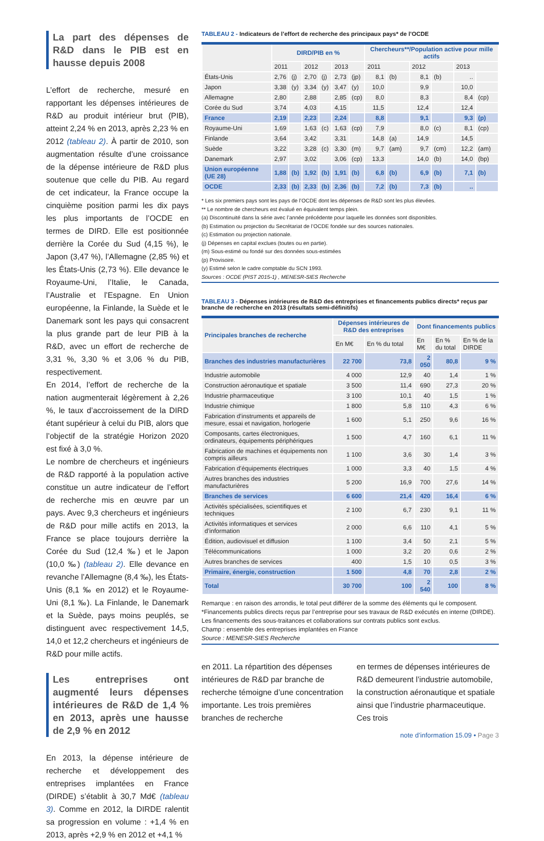La part des dépenses de R&D dans le PIB est en hausse depuis 2008
L’effort de recherche, mesuré en rapportant les dépenses intérieures de R&D au produit intérieur brut (PIB), atteint 2,24 % en 2013, après 2,23 % en 2012 (tableau 2). À partir de 2010, son augmentation résulte d’une croissance de la dépense intérieure de R&D plus soutenue que celle du PIB. Au regard de cet indicateur, la France occupe la cinquième position parmi les dix pays les plus importants de l’OCDE en termes de DIRD. Elle est positionnée derrière la Corée du Sud (4,15 %), le Japon (3,47 %), l’Allemagne (2,85 %) et les États-Unis (2,73 %). Elle devance le Royaume-Uni, l’Italie, le Canada, l’Australie et l’Espagne. En Union européenne, la Finlande, la Suède et le Danemark sont les pays qui consacrent la plus grande part de leur PIB à la R&D, avec un effort de recherche de 3,31 %, 3,30 % et 3,06 % du PIB, respectivement.
En 2014, l’effort de recherche de la nation augmenterait légèrement à 2,26 %, le taux d’accroissement de la DIRD étant supérieur à celui du PIB, alors que l’objectif de la stratégie Horizon 2020 est fixé à 3,0 %.
Le nombre de chercheurs et ingénieurs de R&D rapporté à la population active constitue un autre indicateur de l’effort de recherche mis en œuvre par un pays. Avec 9,3 chercheurs et ingénieurs de R&D pour mille actifs en 2013, la France se place toujours derrière la Corée du Sud (12,4 ‰) et le Japon (10,0 ‰) (tableau 2). Elle devance en revanche l’Allemagne (8,4 ‰), les États-Unis (8,1 ‰ en 2012) et le Royaume-Uni (8,1 ‰). La Finlande, le Danemark et la Suède, pays moins peuplés, se distinguent avec respectivement 14,5, 14,0 et 12,2 chercheurs et ingénieurs de R&D pour mille actifs.
Les entreprises ont augmenté leurs dépenses intérieures de R&D de 1,4 % en 2013, après une hausse de 2,9 % en 2012
En 2013, la dépense intérieure de recherche et développement des entreprises implantées en France (DIRDE) s’établit à 30,7 Md€ (tableau 3). Comme en 2012, la DIRDE ralentit sa progression en volume : +1,4 % en 2013, après +2,9 % en 2012 et +4,1 %
TABLEAU 2 - Indicateurs de l’effort de recherche des principaux pays* de l’OCDE
| | DIRD/PIB en % | | | | | | Chercheurs**/Population active pour mille actifs | | | | | |
| --- | --- | --- | --- | --- | --- | --- | --- | --- | --- | --- | --- | --- |
| | 2011 | | 2012 | | 2013 | | 2011 | | 2012 | | 2013 | |
| États-Unis | 2,76 | (j) | 2,70 | (j) | 2,73 | (jp) | 8,1 | (b) | 8,1 | (b) | .. | |
| Japon | 3,38 | (y) | 3,34 | (y) | 3,47 | (y) | 10,0 | | 9,9 | | 10,0 | |
| Allemagne | 2,80 | | 2,88 | | 2,85 | (cp) | 8,0 | | 8,3 | | 8,4 | (cp) |
| Corée du Sud | 3,74 | | 4,03 | | 4,15 | | 11,5 | | 12,4 | | 12,4 | |
| France | 2,19 | | 2,23 | | 2,24 | | 8,8 | | 9,1 | | 9,3 | (p) |
| Royaume-Uni | 1,69 | | 1,63 | (c) | 1,63 | (cp) | 7,9 | | 8,0 | (c) | 8,1 | (cp) |
| Finlande | 3,64 | | 3,42 | | 3,31 | | 14,8 | (a) | 14,9 | | 14,5 | |
| Suède | 3,22 | | 3,28 | (c) | 3,30 | (m) | 9,7 | (am) | 9,7 | (cm) | 12,2 | (am) |
| Danemark | 2,97 | | 3,02 | | 3,06 | (cp) | 13,3 | | 14,0 | (b) | 14,0 | (bp) |
| Union européenne (UE 28) | 1,88 | (b) | 1,92 | (b) | 1,91 | (b) | 6,8 | (b) | 6,9 | (b) | 7,1 | (b) |
| OCDE | 2,33 | (b) | 2,33 | (b) | 2,36 | (b) | 7,2 | (b) | 7,3 | (b) | .. | |
* Les six premiers pays sont les pays de l’OCDE dont les dépenses de R&D sont les plus élevées.
** Le nombre de chercheurs est évalué en équivalent temps plein.
(a) Discontinuité dans la série avec l’année précédente pour laquelle les données sont disponibles.
(b) Estimation ou projection du Secrétariat de l’OCDE fondée sur des sources nationales.
(c) Estimation ou projection nationale.
(j) Dépenses en capital exclues (toutes ou en partie).
(m) Sous-estimé ou fondé sur des données sous-estimées
(p) Provisoire.
(y) Estimé selon le cadre comptable du SCN 1993.
Sources : OCDE (PIST 2015-1) , MENESR-SIES Recherche
TABLEAU 3 - Dépenses intérieures de R&D des entreprises et financements publics directs* reçus par branche de recherche en 2013 (résultats semi-définitifs)
| Principales branches de recherche | Dépenses intérieures de R&D des entreprises | | Dont financements publics | | |
| --- | --- | --- | --- | --- | --- |
| | En M€ | En % du total | En M€ | En % du total | En % de la DIRDE |
| Branches des industries manufacturières | 22 700 | 73,8 | 2 050 | 80,8 | 9 % |
| Industrie automobile | 4 000 | 12,9 | 40 | 1,4 | 1 % |
| Construction aéronautique et spatiale | 3 500 | 11,4 | 690 | 27,3 | 20 % |
| Industrie pharmaceutique | 3 100 | 10,1 | 40 | 1,5 | 1 % |
| Industrie chimique | 1 800 | 5,8 | 110 | 4,3 | 6 % |
| Fabrication d’instruments et appareils de mesure, essai et navigation, horlogerie | 1 600 | 5,1 | 250 | 9,6 | 16 % |
| Composants, cartes électroniques, ordinateurs, équipements périphériques | 1 500 | 4,7 | 160 | 6,1 | 11 % |
| Fabrication de machines et équipements non compris ailleurs | 1 100 | 3,6 | 30 | 1,4 | 3 % |
| Fabrication d’équipements électriques | 1 000 | 3,3 | 40 | 1,5 | 4 % |
| Autres branches des industries manufacturières | 5 200 | 16,9 | 700 | 27,6 | 14 % |
| Branches de services | 6 600 | 21,4 | 420 | 16,4 | 6 % |
| Activités spécialisées, scientifiques et techniques | 2 100 | 6,7 | 230 | 9,1 | 11 % |
| Activités informatiques et services d’information | 2 000 | 6,6 | 110 | 4,1 | 5 % |
| Édition, audiovisuel et diffusion | 1 100 | 3,4 | 50 | 2,1 | 5 % |
| Télécommunications | 1 000 | 3,2 | 20 | 0,6 | 2 % |
| Autres branches de services | 400 | 1,5 | 10 | 0,5 | 3 % |
| Primaire, énergie, construction | 1 500 | 4,8 | 70 | 2,8 | 2 % |
| Total | 30 700 | 100 | 2 540 | 100 | 8 % |
Remarque : en raison des arrondis, le total peut différer de la somme des éléments qui le composent.
*Financements publics directs reçus par l’entreprise pour ses travaux de R&D exécutés en interne (DIRDE). Les financements des sous-traitances et collaborations sur contrats publics sont exclus.
Champ : ensemble des entreprises implantées en France
Source : MENESR-SIES Recherche
en 2011. La répartition des dépenses intérieures de R&D par branche de recherche témoigne d’une concentration importante. Les trois premières branches de recherche
en termes de dépenses intérieures de R&D demeurent l’industrie automobile, la construction aéronautique et spatiale ainsi que l’industrie pharmaceutique. Ces trois
note d’information 15.09 • Page 3